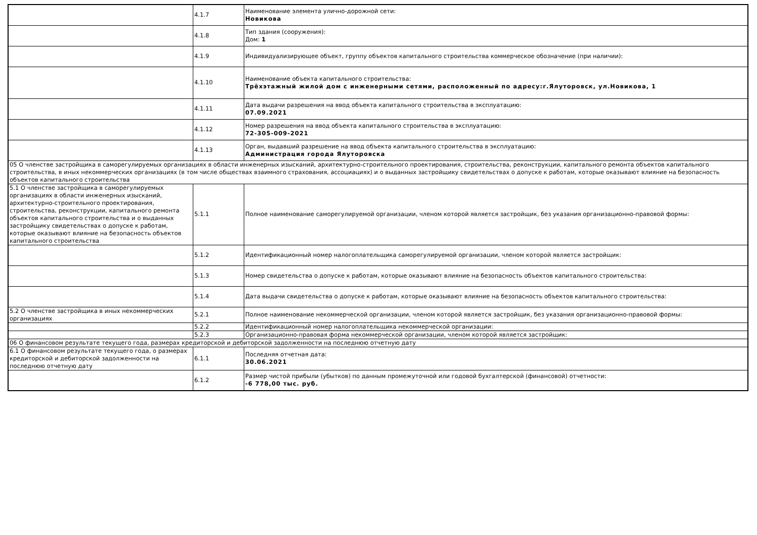| | 4.1.7 | Наименование элемента улично-дорожной сети: Новикова |
| | 4.1.8 | Тип здания (сооружения): Дом: 1 |
| | 4.1.9 | Индивидуализирующее объект, группу объектов капитального строительства коммерческое обозначение (при наличии): |
| | 4.1.10 | Наименование объекта капитального строительства: Трёхэтажный жилой дом с инженерными сетями, расположенный по адресу:г.Ялуторовск, ул.Новикова, 1 |
| | 4.1.11 | Дата выдачи разрешения на ввод объекта капитального строительства в эксплуатацию: 07.09.2021 |
| | 4.1.12 | Номер разрешения на ввод объекта капитального строительства в эксплуатацию: 72-305-009-2021 |
| | 4.1.13 | Орган, выдавший разрешение на ввод объекта капитального строительства в эксплуатацию: Администрация города Ялуторовска |
| 05 О членстве застройщика в саморегулируемых организациях в области инженерных изысканий, архитектурно-строительного проектирования, строительства, реконструкции, капитального ремонта объектов капитального строительства, в иных некоммерческих организациях (в том числе обществах взаимного страхования, ассоциациях) и о выданных застройщику свидетельствах о допуске к работам, которые оказывают влияние на безопасность объектов капитального строительства | | |
| 5.1 О членстве застройщика в саморегулируемых организациях в области инженерных изысканий, архитектурно-строительного проектирования, строительства, реконструкции, капитального ремонта объектов капитального строительства и о выданных застройщику свидетельствах о допуске к работам, которые оказывают влияние на безопасность объектов капитального строительства | 5.1.1 | Полное наименование саморегулируемой организации, членом которой является застройщик, без указания организационно-правовой формы: |
| | 5.1.2 | Идентификационный номер налогоплательщика саморегулируемой организации, членом которой является застройщик: |
| | 5.1.3 | Номер свидетельства о допуске к работам, которые оказывают влияние на безопасность объектов капитального строительства: |
| | 5.1.4 | Дата выдачи свидетельства о допуске к работам, которые оказывают влияние на безопасность объектов капитального строительства: |
| 5.2 О членстве застройщика в иных некоммерческих организациях | 5.2.1 | Полное наименование некоммерческой организации, членом которой является застройщик, без указания организационно-правовой формы: |
| | 5.2.2 | Идентификационный номер налогоплательщика некоммерческой организации: |
| | 5.2.3 | Организационно-правовая форма некоммерческой организации, членом которой является застройщик: |
| 06 О финансовом результате текущего года, размерах кредиторской и дебиторской задолженности на последнюю отчетную дату | | |
| 6.1 О финансовом результате текущего года, о размерах кредиторской и дебиторской задолженности на последнюю отчетную дату | 6.1.1 | Последняя отчетная дата: 30.06.2021 |
| | 6.1.2 | Размер чистой прибыли (убытков) по данным промежуточной или годовой бухгалтерской (финансовой) отчетности: -6 778,00 тыс. руб. |